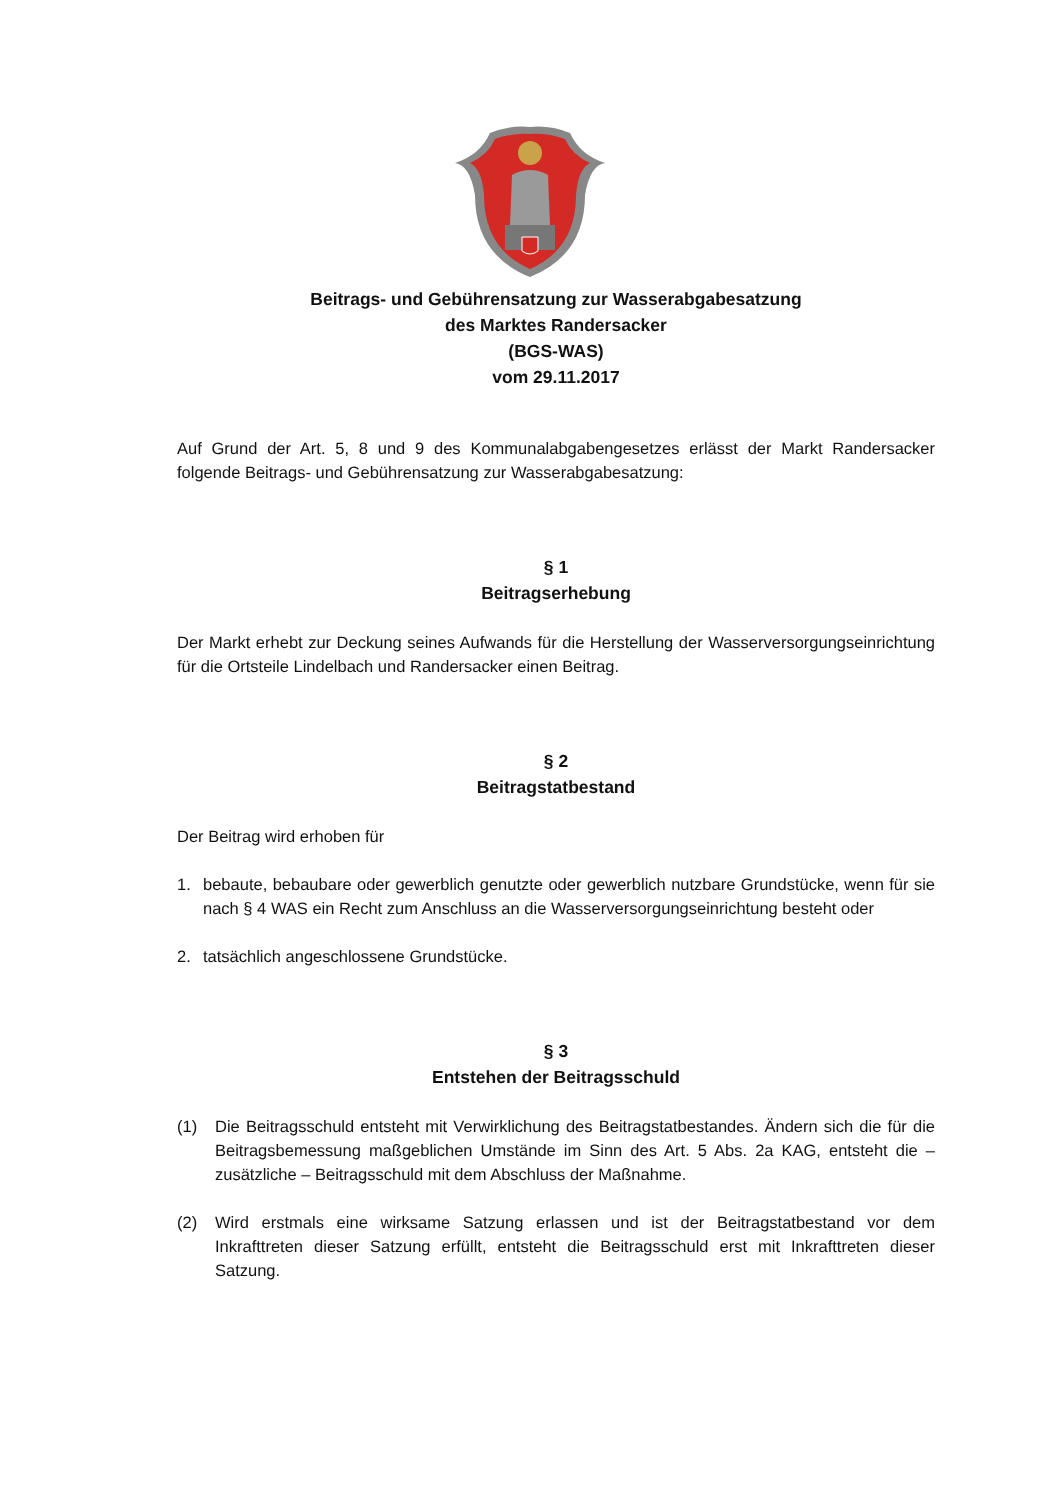Beitrags- und Gebührensatzung zur Wasserabgabesatzung
des Marktes Randersacker
(BGS-WAS)
vom 29.11.2017
Auf Grund der Art. 5, 8 und 9 des Kommunalabgabengesetzes erlässt der Markt Randersacker folgende Beitrags- und Gebührensatzung zur Wasserabgabesatzung:
§ 1
Beitragserhebung
Der Markt erhebt zur Deckung seines Aufwands für die Herstellung der Wasserversorgungseinrichtung für die Ortsteile Lindelbach und Randersacker einen Beitrag.
§ 2
Beitragstatbestand
Der Beitrag wird erhoben für
1. bebaute, bebaubare oder gewerblich genutzte oder gewerblich nutzbare Grundstücke, wenn für sie nach § 4 WAS ein Recht zum Anschluss an die Wasserversorgungseinrichtung besteht oder
2. tatsächlich angeschlossene Grundstücke.
§ 3
Entstehen der Beitragsschuld
(1) Die Beitragsschuld entsteht mit Verwirklichung des Beitragstatbestandes. Ändern sich die für die Beitragsbemessung maßgeblichen Umstände im Sinn des Art. 5 Abs. 2a KAG, entsteht die – zusätzliche – Beitragsschuld mit dem Abschluss der Maßnahme.
(2) Wird erstmals eine wirksame Satzung erlassen und ist der Beitragstatbestand vor dem Inkrafttreten dieser Satzung erfüllt, entsteht die Beitragsschuld erst mit Inkrafttreten dieser Satzung.